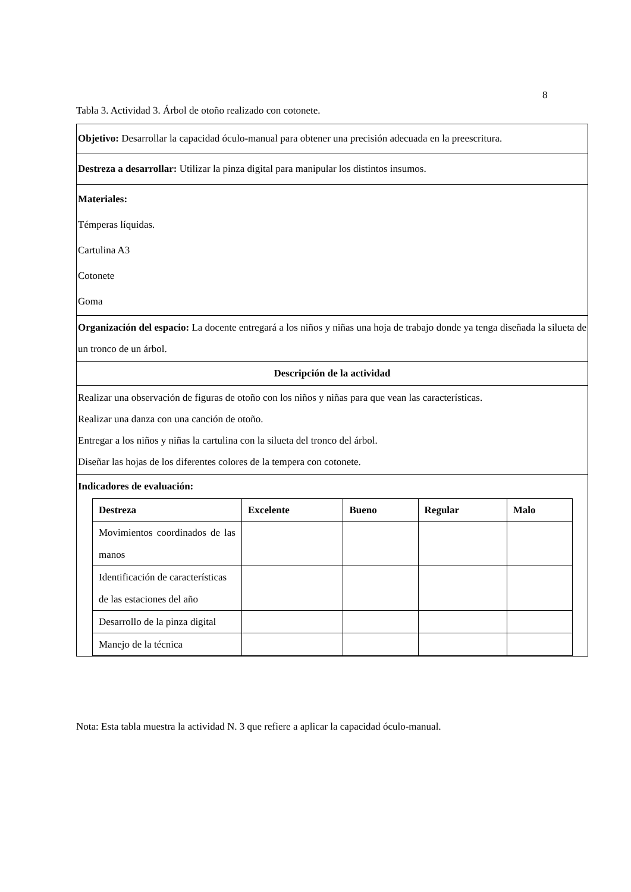8
Tabla 3. Actividad 3. Árbol de otoño realizado con cotonete.
| Objetivo: Desarrollar la capacidad óculo-manual para obtener una precisión adecuada en la preescritura. |
| Destreza a desarrollar: Utilizar la pinza digital para manipular los distintos insumos. |
| Materiales: Témperas líquidas. Cartulina A3 Cotonete Goma |
| Organización del espacio: La docente entregará a los niños y niñas una hoja de trabajo donde ya tenga diseñada la silueta de un tronco de un árbol. |
| Descripción de la actividad |
| Realizar una observación de figuras de otoño con los niños y niñas para que vean las características. Realizar una danza con una canción de otoño. Entregar a los niños y niñas la cartulina con la silueta del tronco del árbol. Diseñar las hojas de los diferentes colores de la tempera con cotonete. |
| Indicadores de evaluación: / Destreza / Excelente / Bueno / Regular / Malo / / --- / --- / --- / --- / --- / / Movimientos coordinados de las manos / / / / / / Identificación de características de las estaciones del año / / / / / / Desarrollo de la pinza digital / / / / / / Manejo de la técnica / / / / / |
Nota: Esta tabla muestra la actividad N. 3 que refiere a aplicar la capacidad óculo-manual.